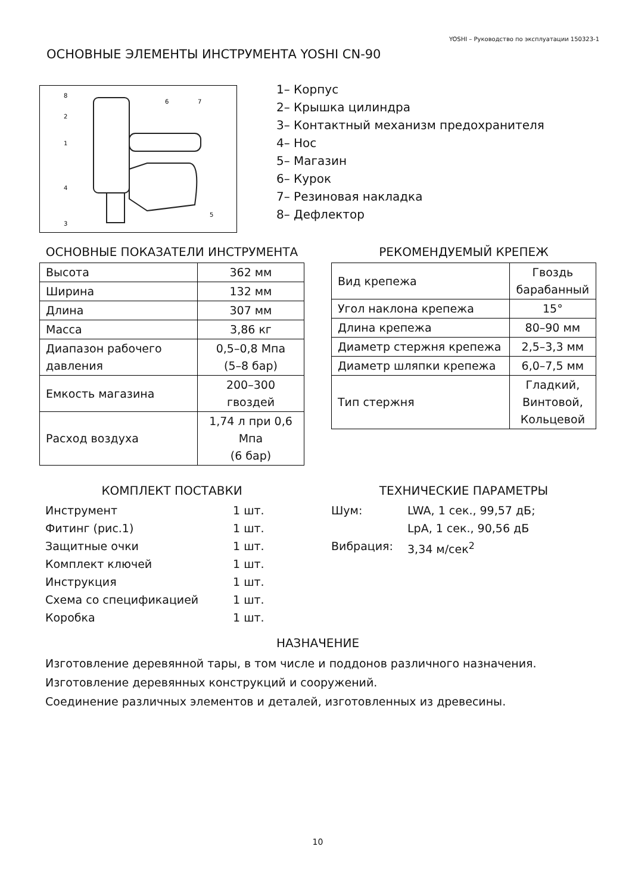YOSHI – Руководство по эксплуатации 150323-1
ОСНОВНЫЕ ЭЛЕМЕНТЫ ИНСТРУМЕНТА YOSHI CN-90
8
2
1
4
3
6
7
5
1– Корпус
2– Крышка цилиндра
3– Контактный механизм предохранителя
4– Нос
5– Магазин
6– Курок
7– Резиновая накладка
8– Дефлектор
ОСНОВНЫЕ ПОКАЗАТЕЛИ ИНСТРУМЕНТА
| Высота | 362 мм |
| Ширина | 132 мм |
| Длина | 307 мм |
| Масса | 3,86 кг |
| Диапазон рабочего давления | 0,5–0,8 Мпа (5–8 бар) |
| Емкость магазина | 200–300 гвоздей |
| Расход воздуха | 1,74 л при 0,6 Мпа (6 бар) |
РЕКОМЕНДУЕМЫЙ КРЕПЕЖ
| Вид крепежа | Гвоздь барабанный |
| Угол наклона крепежа | 15° |
| Длина крепежа | 80–90 мм |
| Диаметр стержня крепежа | 2,5–3,3 мм |
| Диаметр шляпки крепежа | 6,0–7,5 мм |
| Тип стержня | Гладкий, Винтовой, Кольцевой |
КОМПЛЕКТ ПОСТАВКИ
Инструмент 1 шт.
Фитинг (рис.1) 1 шт.
Защитные очки 1 шт.
Комплект ключей 1 шт.
Инструкция 1 шт.
Схема со спецификацией 1 шт.
Коробка 1 шт.
ТЕХНИЧЕСКИЕ ПАРАМЕТРЫ
Шум: LWA, 1 сек., 99,57 дБ;
LpA, 1 сек., 90,56 дБ
Вибрация: 3,34 м/сек<sup>2</sup>
НАЗНАЧЕНИЕ
Изготовление деревянной тары, в том числе и поддонов различного назначения.
Изготовление деревянных конструкций и сооружений.
Соединение различных элементов и деталей, изготовленных из древесины.
10